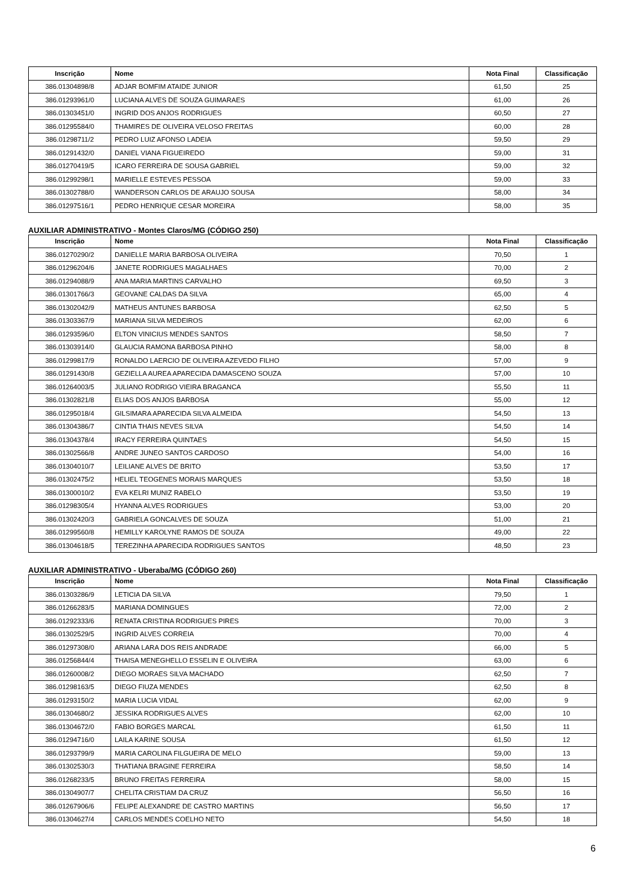| Inscrição | Nome | Nota Final | Classificação |
| --- | --- | --- | --- |
| 386.01304898/8 | ADJAR BOMFIM ATAIDE JUNIOR | 61,50 | 25 |
| 386.01293961/0 | LUCIANA ALVES DE SOUZA GUIMARAES | 61,00 | 26 |
| 386.01303451/0 | INGRID DOS ANJOS RODRIGUES | 60,50 | 27 |
| 386.01295584/0 | THAMIRES DE OLIVEIRA VELOSO FREITAS | 60,00 | 28 |
| 386.01298711/2 | PEDRO LUIZ AFONSO LADEIA | 59,50 | 29 |
| 386.01291432/0 | DANIEL VIANA FIGUEIREDO | 59,00 | 31 |
| 386.01270419/5 | ICARO FERREIRA DE SOUSA GABRIEL | 59,00 | 32 |
| 386.01299298/1 | MARIELLE ESTEVES PESSOA | 59,00 | 33 |
| 386.01302788/0 | WANDERSON CARLOS DE ARAUJO SOUSA | 58,00 | 34 |
| 386.01297516/1 | PEDRO HENRIQUE CESAR MOREIRA | 58,00 | 35 |
AUXILIAR ADMINISTRATIVO - Montes Claros/MG (CÓDIGO 250)
| Inscrição | Nome | Nota Final | Classificação |
| --- | --- | --- | --- |
| 386.01270290/2 | DANIELLE MARIA BARBOSA OLIVEIRA | 70,50 | 1 |
| 386.01296204/6 | JANETE RODRIGUES MAGALHAES | 70,00 | 2 |
| 386.01294088/9 | ANA MARIA MARTINS CARVALHO | 69,50 | 3 |
| 386.01301766/3 | GEOVANE CALDAS DA SILVA | 65,00 | 4 |
| 386.01302042/9 | MATHEUS ANTUNES BARBOSA | 62,50 | 5 |
| 386.01303367/9 | MARIANA SILVA MEDEIROS | 62,00 | 6 |
| 386.01293596/0 | ELTON VINICIUS MENDES SANTOS | 58,50 | 7 |
| 386.01303914/0 | GLAUCIA RAMONA BARBOSA PINHO | 58,00 | 8 |
| 386.01299817/9 | RONALDO LAERCIO DE OLIVEIRA AZEVEDO FILHO | 57,00 | 9 |
| 386.01291430/8 | GEZIELLA AUREA APARECIDA DAMASCENO SOUZA | 57,00 | 10 |
| 386.01264003/5 | JULIANO RODRIGO VIEIRA BRAGANCA | 55,50 | 11 |
| 386.01302821/8 | ELIAS DOS ANJOS BARBOSA | 55,00 | 12 |
| 386.01295018/4 | GILSIMARA APARECIDA SILVA ALMEIDA | 54,50 | 13 |
| 386.01304386/7 | CINTIA THAIS NEVES SILVA | 54,50 | 14 |
| 386.01304378/4 | IRACY FERREIRA QUINTAES | 54,50 | 15 |
| 386.01302566/8 | ANDRE JUNEO SANTOS CARDOSO | 54,00 | 16 |
| 386.01304010/7 | LEILIANE ALVES DE BRITO | 53,50 | 17 |
| 386.01302475/2 | HELIEL TEOGENES MORAIS MARQUES | 53,50 | 18 |
| 386.01300010/2 | EVA KELRI MUNIZ RABELO | 53,50 | 19 |
| 386.01298305/4 | HYANNA ALVES RODRIGUES | 53,00 | 20 |
| 386.01302420/3 | GABRIELA GONCALVES DE SOUZA | 51,00 | 21 |
| 386.01299560/8 | HEMILLY KAROLYNE RAMOS DE SOUZA | 49,00 | 22 |
| 386.01304618/5 | TEREZINHA APARECIDA RODRIGUES SANTOS | 48,50 | 23 |
AUXILIAR ADMINISTRATIVO - Uberaba/MG (CÓDIGO 260)
| Inscrição | Nome | Nota Final | Classificação |
| --- | --- | --- | --- |
| 386.01303286/9 | LETICIA DA SILVA | 79,50 | 1 |
| 386.01266283/5 | MARIANA DOMINGUES | 72,00 | 2 |
| 386.01292333/6 | RENATA CRISTINA RODRIGUES PIRES | 70,00 | 3 |
| 386.01302529/5 | INGRID ALVES CORREIA | 70,00 | 4 |
| 386.01297308/0 | ARIANA LARA DOS REIS ANDRADE | 66,00 | 5 |
| 386.01256844/4 | THAISA MENEGHELLO ESSELIN E OLIVEIRA | 63,00 | 6 |
| 386.01260008/2 | DIEGO MORAES SILVA MACHADO | 62,50 | 7 |
| 386.01298163/5 | DIEGO FIUZA MENDES | 62,50 | 8 |
| 386.01293150/2 | MARIA LUCIA VIDAL | 62,00 | 9 |
| 386.01304680/2 | JESSIKA RODRIGUES ALVES | 62,00 | 10 |
| 386.01304672/0 | FABIO BORGES MARCAL | 61,50 | 11 |
| 386.01294716/0 | LAILA KARINE SOUSA | 61,50 | 12 |
| 386.01293799/9 | MARIA CAROLINA FILGUEIRA DE MELO | 59,00 | 13 |
| 386.01302530/3 | THATIANA BRAGINE FERREIRA | 58,50 | 14 |
| 386.01268233/5 | BRUNO FREITAS FERREIRA | 58,00 | 15 |
| 386.01304907/7 | CHELITA CRISTIAM DA CRUZ | 56,50 | 16 |
| 386.01267906/6 | FELIPE ALEXANDRE DE CASTRO MARTINS | 56,50 | 17 |
| 386.01304627/4 | CARLOS MENDES COELHO NETO | 54,50 | 18 |
6